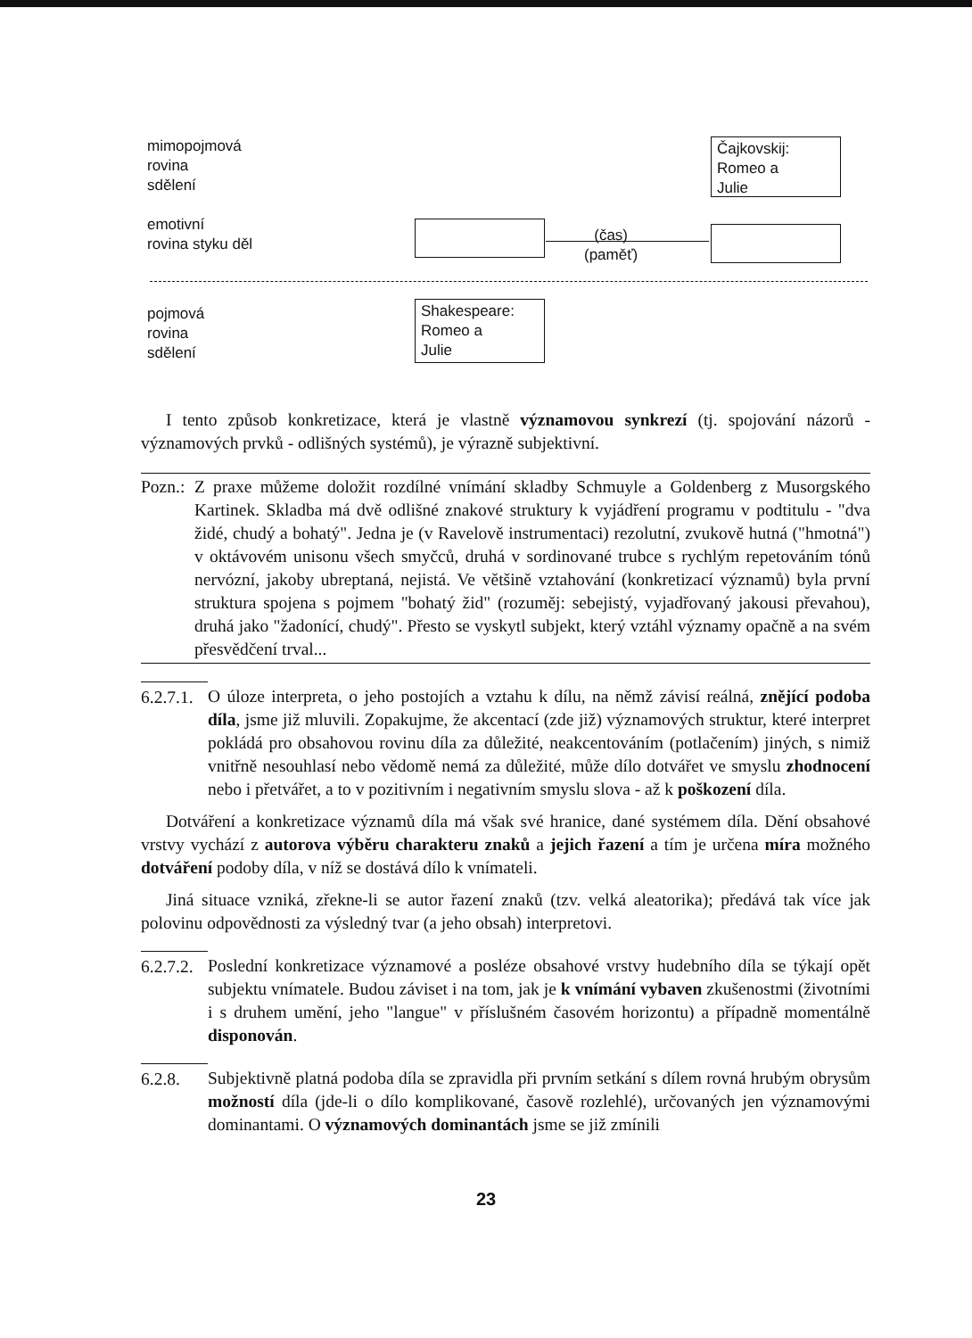mimopojmová
rovina
sdělení
emotivní
rovina styku děl
pojmová
rovina
sdělení
Čajkovskij:
Romeo a
Julie
(čas)
(paměť)
Shakespeare:
Romeo a
Julie
I tento způsob konkretizace, která je vlastně významovou synkrezí (tj. spojování názorů - významových prvků - odlišných systémů), je výrazně subjektivní.
Pozn.:
Z praxe můžeme doložit rozdílné vnímání skladby Schmuyle a Goldenberg z Musorgského Kartinek. Skladba má dvě odlišné znakové struktury k vyjádření programu v podtitulu - "dva židé, chudý a bohatý". Jedna je (v Ravelově instrumentaci) rezolutní, zvukově hutná ("hmotná") v oktávovém unisonu všech smyčců, druhá v sordinované trubce s rychlým repetováním tónů nervózní, jakoby ubreptaná, nejistá. Ve většině vztahování (konkretizací významů) byla první struktura spojena s pojmem "bohatý žid" (rozuměj: sebejistý, vyjadřovaný jakousi převahou), druhá jako "žadonící, chudý". Přesto se vyskytl subjekt, který vztáhl významy opačně a na svém přesvědčení trval...
6.2.7.1.
O úloze interpreta, o jeho postojích a vztahu k dílu, na němž závisí reálná, znějící podoba díla, jsme již mluvili. Zopakujme, že akcentací (zde již) významových struktur, které interpret pokládá pro obsahovou rovinu díla za důležité, neakcentováním (potlačením) jiných, s nimiž vnitřně nesouhlasí nebo vědomě nemá za důležité, může dílo dotvářet ve smyslu zhodnocení nebo i přetvářet, a to v pozitivním i negativním smyslu slova - až k poškození díla.
Dotváření a konkretizace významů díla má však své hranice, dané systémem díla. Dění obsahové vrstvy vychází z autorova výběru charakteru znaků a jejich řazení a tím je určena míra možného dotváření podoby díla, v níž se dostává dílo k vnímateli.
Jiná situace vzniká, zřekne-li se autor řazení znaků (tzv. velká aleatorika); předává tak více jak polovinu odpovědnosti za výsledný tvar (a jeho obsah) interpretovi.
6.2.7.2.
Poslední konkretizace významové a posléze obsahové vrstvy hudebního díla se týkají opět subjektu vnímatele. Budou záviset i na tom, jak je k vnímání vybaven zkušenostmi (životními i s druhem umění, jeho "langue" v příslušném časovém horizontu) a případně momentálně disponován.
6.2.8. Subjektivně platná podoba díla se zpravidla při prvním setkání s dílem rovná hrubým obrysům možností díla (jde-li o dílo komplikované, časově rozlehlé), určovaných jen významovými dominantami. O významových dominantách jsme se již zmínili
23